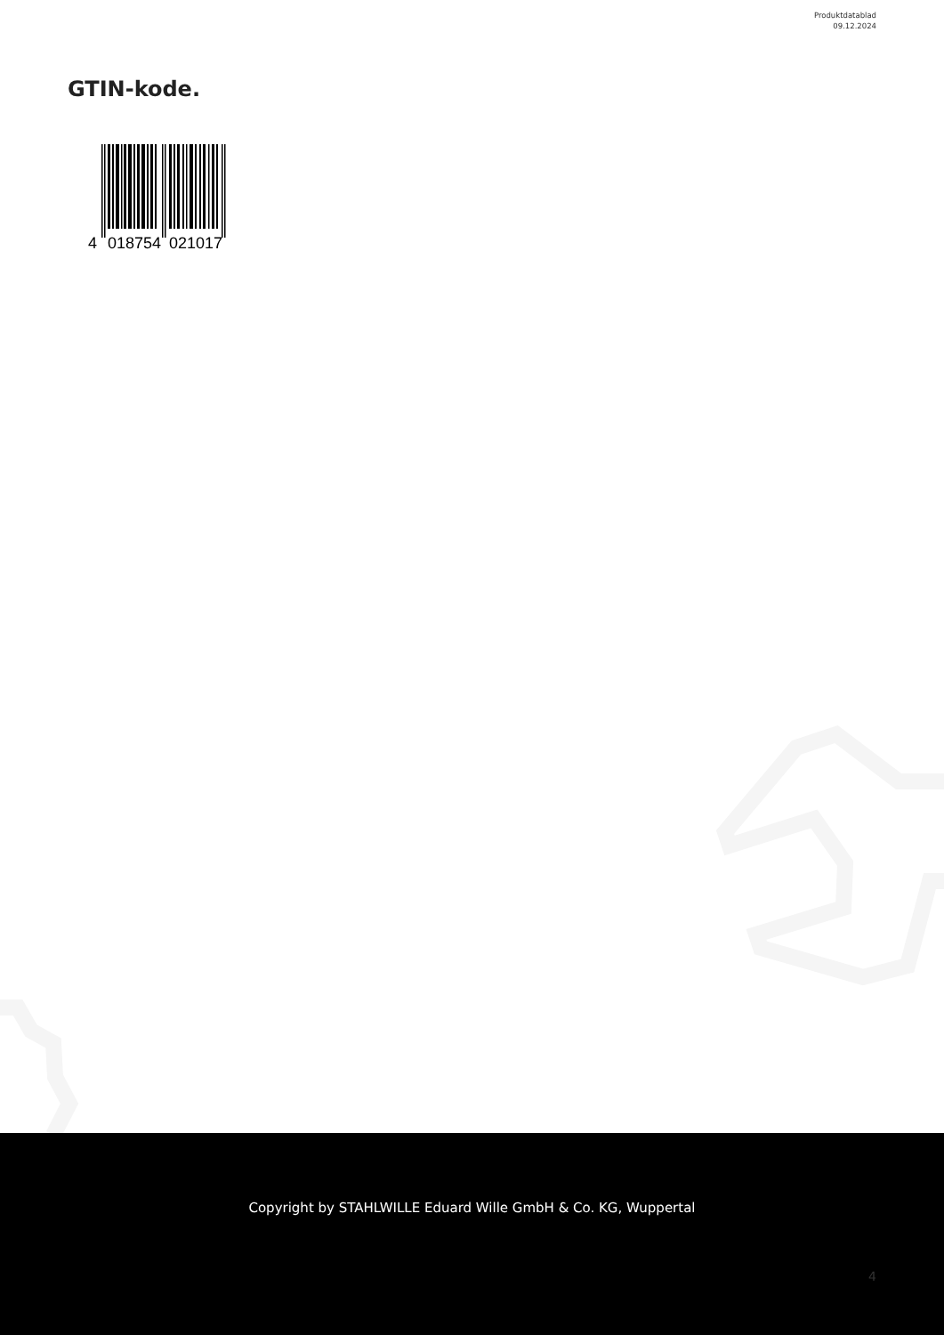Produktdatablad
09.12.2024
GTIN-kode.
4
018754
021017
Copyright by STAHLWILLE Eduard Wille GmbH & Co. KG, Wuppertal
4